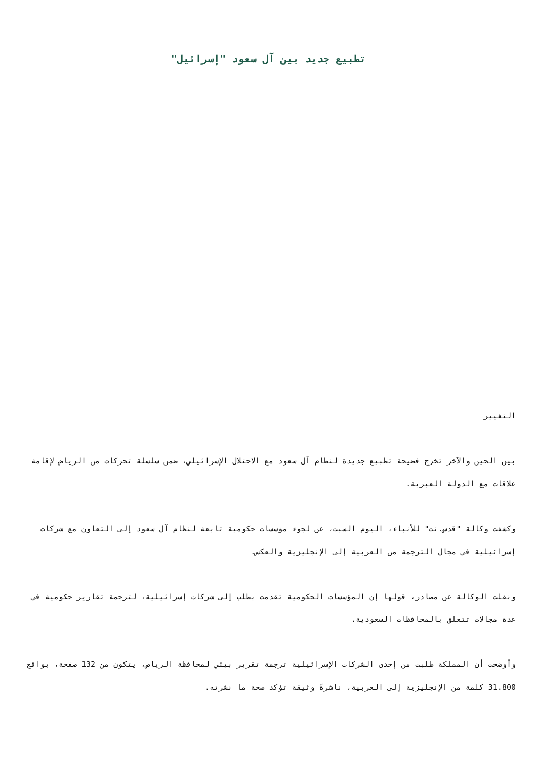تطبيع جديد بين آل سعود "إسرائيل"
التغيير
بين الحين والآخر تخرج فضيحة تطبيع جديدة لنظام آل سعود مع الاحتلال الإسرائيلي، ضمن سلسلة تحركات من الرياض لإقامة علاقات مع الدولة العبرية.
وكشفت وكالة "قدس.نت" للأنباء، اليوم السبت، عن لجوء مؤسسات حكومية تابعة لنظام آل سعود إلى التعاون مع شركات إسرائيلية في مجال الترجمة من العربية إلى الإنجليزية والعكس.
ونقلت الوكالة عن مصادر، قولها إن المؤسسات الحكومية تقدمت بطلب إلى شركات إسرائيلية، لترجمة تقارير حكومية في عدة مجالات تتعلق بالمحافظات السعودية.
وأوضحت أن المملكة طلبت من إحدى الشركات الإسرائيلية ترجمة تقرير بيئي لمحافظة الرياض، يتكون من 132 صفحة، بواقع 31.800 كلمة من الإنجليزية إلى العربية، ناشرةً وثيقة تؤكد صحة ما نشرته.